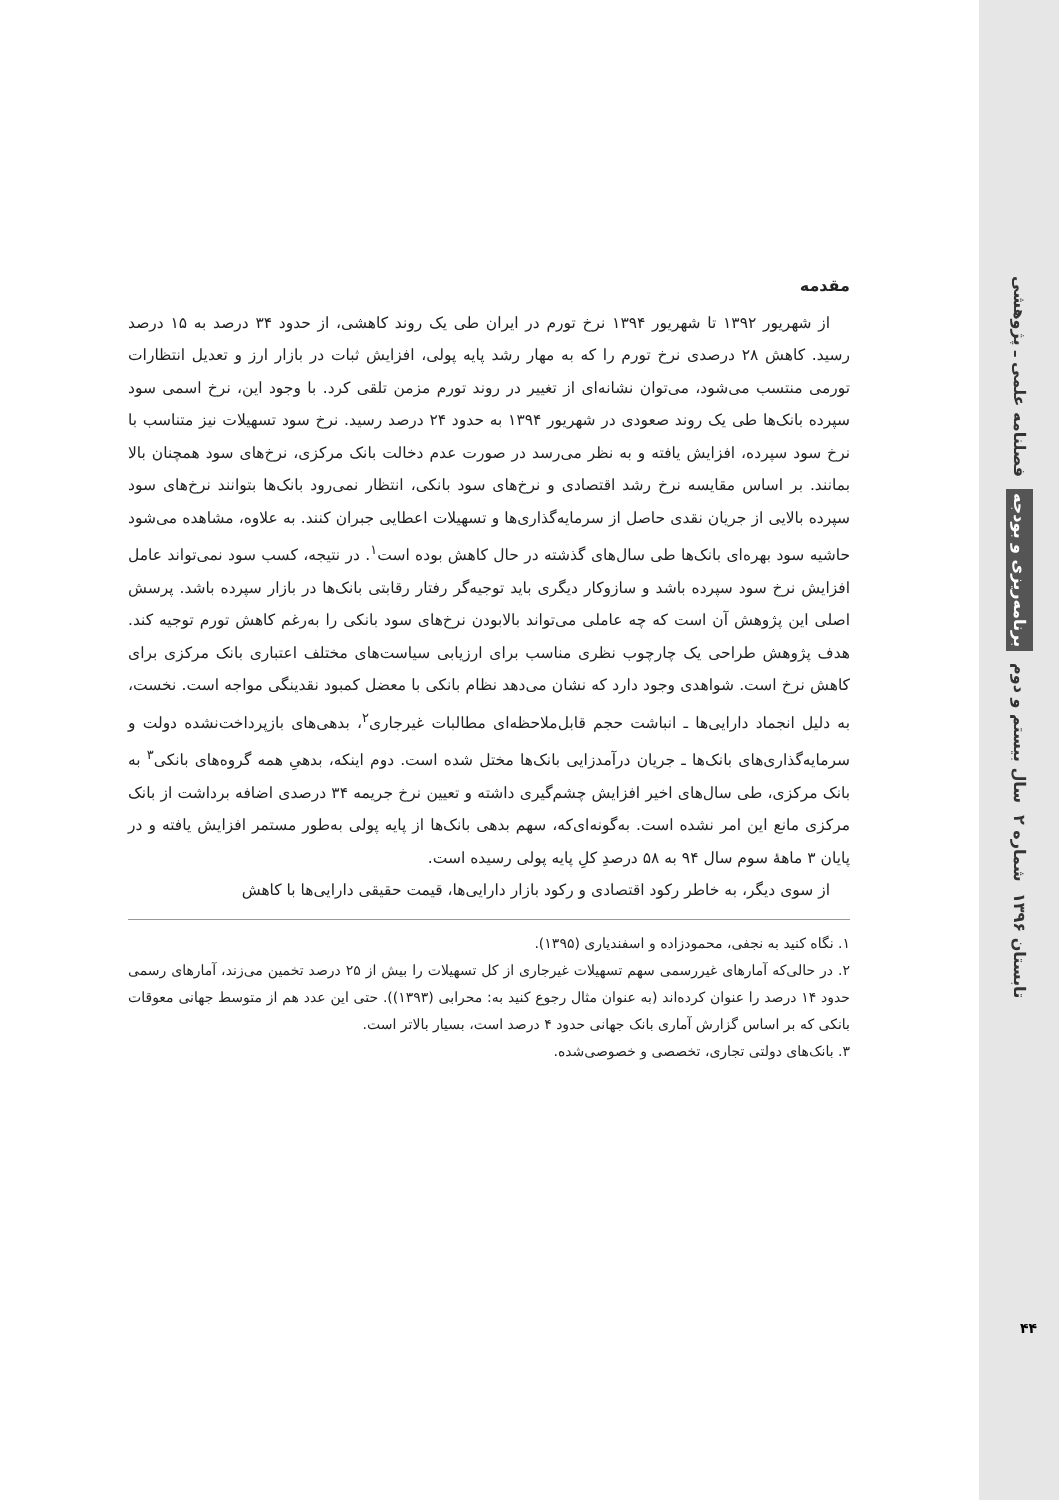فصلنامه علمی ـ پژوهشی
برنامه‌ریزی و بودجه
سال بیستم و دوم
شماره ۲
تابستان ۱۳۹۶
۴۴
مقدمه
از شهریور ۱۳۹۲ تا شهریور ۱۳۹۴ نرخ تورم در ایران طی یک روند کاهشی، از حدود ۳۴ درصد به ۱۵ درصد رسید. کاهش ۲۸ درصدی نرخ تورم را که به مهار رشد پایه پولی، افزایش ثبات در بازار ارز و تعدیل انتظارات تورمی منتسب می‌شود، می‌توان نشانه‌ای از تغییر در روند تورم مزمن تلقی کرد. با وجود این، نرخ اسمی سود سپرده بانک‌ها طی یک روند صعودی در شهریور ۱۳۹۴ به حدود ۲۴ درصد رسید. نرخ سود تسهیلات نیز متناسب با نرخ سود سپرده، افزایش یافته و به نظر می‌رسد در صورت عدم دخالت بانک مرکزی، نرخ‌های سود همچنان بالا بمانند. بر اساس مقایسه نرخ رشد اقتصادی و نرخ‌های سود بانکی، انتظار نمی‌رود بانک‌ها بتوانند نرخ‌های سود سپرده بالایی از جریان نقدی حاصل از سرمایه‌گذاری‌ها و تسهیلات اعطایی جبران کنند. به علاوه، مشاهده می‌شود حاشیه سود بهره‌ای بانک‌ها طی سال‌های گذشته در حال کاهش بوده است<sup>۱</sup>. در نتیجه، کسب سود نمی‌تواند عامل افزایش نرخ سود سپرده باشد و سازوکار دیگری باید توجیه‌گر رفتار رقابتی بانک‌ها در بازار سپرده باشد. پرسش اصلی این پژوهش آن است که چه عاملی می‌تواند بالابودن نرخ‌های سود بانکی را به‌رغم کاهش تورم توجیه کند. هدف پژوهش طراحی یک چارچوب نظری مناسب برای ارزیابی سیاست‌های مختلف اعتباری بانک مرکزی برای کاهش نرخ است. شواهدی وجود دارد که نشان می‌دهد نظام بانکی با معضل کمبود نقدینگی مواجه است. نخست، به دلیل انجماد دارایی‌ها ـ انباشت حجم قابل‌ملاحظه‌ای مطالبات غیرجاری<sup>۲</sup>، بدهی‌های بازپرداخت‌نشده دولت و سرمایه‌گذاری‌های بانک‌ها ـ جریان درآمدزایی بانک‌ها مختل شده است. دوم اینکه، بدهیِ همه گروه‌های بانکی<sup>۳</sup> به بانک مرکزی، طی سال‌های اخیر افزایش چشم‌گیری داشته و تعیین نرخ جریمه ۳۴ درصدی اضافه برداشت از بانک مرکزی مانع این امر نشده است. به‌گونه‌ای‌که، سهم بدهی بانک‌ها از پایه پولی به‌طور مستمر افزایش یافته و در پایان ۳ ماهۀ سوم سال ۹۴ به ۵۸ درصدِ کلِ پایه پولی رسیده است.
از سوی دیگر، به خاطر رکود اقتصادی و رکود بازار دارایی‌ها، قیمت حقیقی دارایی‌ها با کاهش
۱. نگاه کنید به نجفی، محمودزاده و اسفندیاری (۱۳۹۵).
۲. در حالی‌که آمارهای غیررسمی سهم تسهیلات غیرجاری از کل تسهیلات را بیش از ۲۵ درصد تخمین می‌زند، آمارهای رسمی حدود ۱۴ درصد را عنوان کرده‌اند (به عنوان مثال رجوع کنید به: محرابی (۱۳۹۳)). حتی این عدد هم از متوسط جهانی معوقات بانکی که بر اساس گزارش آماری بانک جهانی حدود ۴ درصد است، بسیار بالاتر است.
۳. بانک‌های دولتی تجاری، تخصصی و خصوصی‌شده.